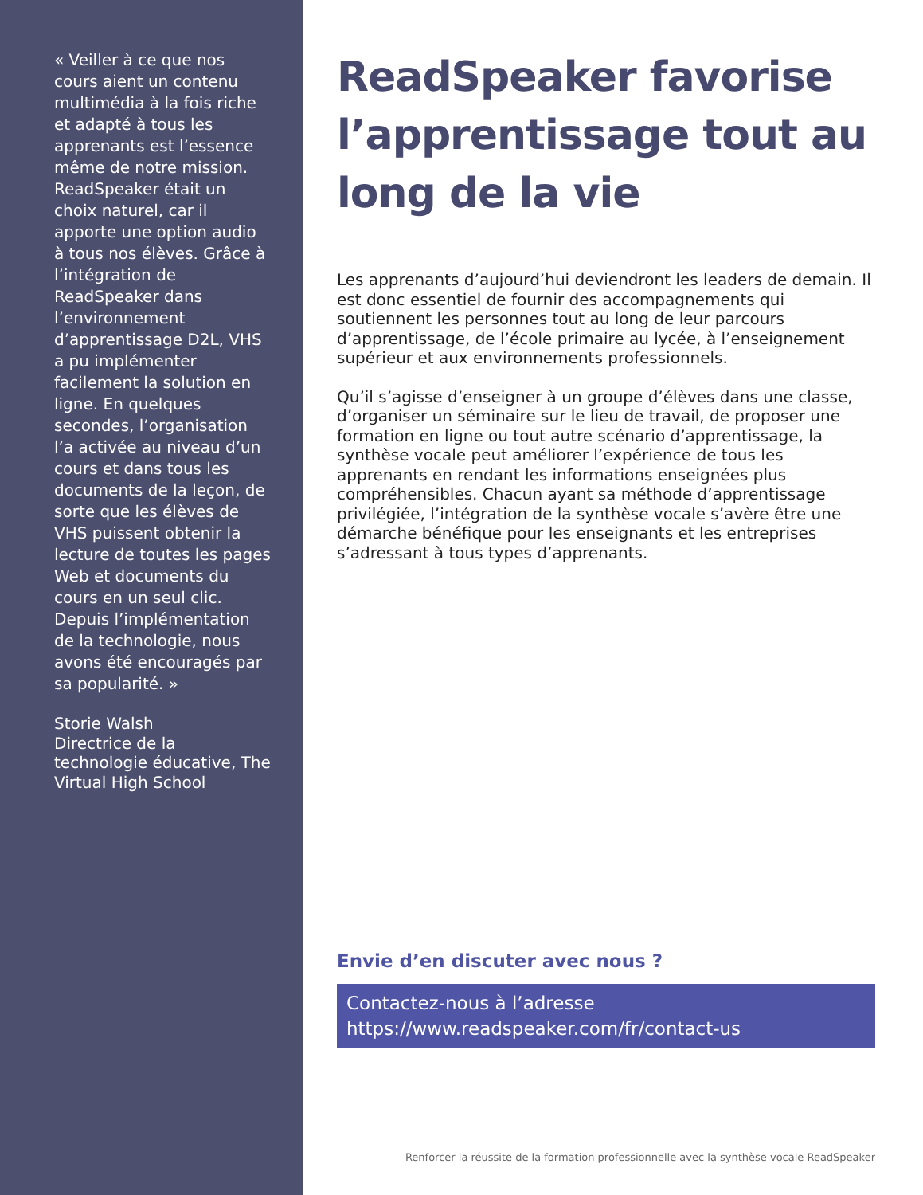« Veiller à ce que nos cours aient un contenu multimédia à la fois riche et adapté à tous les apprenants est l’essence même de notre mission. ReadSpeaker était un choix naturel, car il apporte une option audio à tous nos élèves. Grâce à l’intégration de ReadSpeaker dans l’environnement d’apprentissage D2L, VHS a pu implémenter facilement la solution en ligne. En quelques secondes, l’organisation l’a activée au niveau d’un cours et dans tous les documents de la leçon, de sorte que les élèves de VHS puissent obtenir la lecture de toutes les pages Web et documents du cours en un seul clic. Depuis l’implémentation de la technologie, nous avons été encouragés par sa popularité. »
Storie Walsh
Directrice de la technologie éducative, The Virtual High School
ReadSpeaker favorise l’apprentissage tout au long de la vie
Les apprenants d’aujourd’hui deviendront les leaders de demain. Il est donc essentiel de fournir des accompagnements qui soutiennent les personnes tout au long de leur parcours d’apprentissage, de l’école primaire au lycée, à l’enseignement supérieur et aux environnements professionnels.
Qu’il s’agisse d’enseigner à un groupe d’élèves dans une classe, d’organiser un séminaire sur le lieu de travail, de proposer une formation en ligne ou tout autre scénario d’apprentissage, la synthèse vocale peut améliorer l’expérience de tous les apprenants en rendant les informations enseignées plus compréhensibles. Chacun ayant sa méthode d’apprentissage privilégiée, l’intégration de la synthèse vocale s’avère être une démarche bénéfique pour les enseignants et les entreprises s’adressant à tous types d’apprenants.
Envie d’en discuter avec nous ?
Contactez-nous à l’adresse
https://www.readspeaker.com/fr/contact-us
Renforcer la réussite de la formation professionnelle avec la synthèse vocale ReadSpeaker